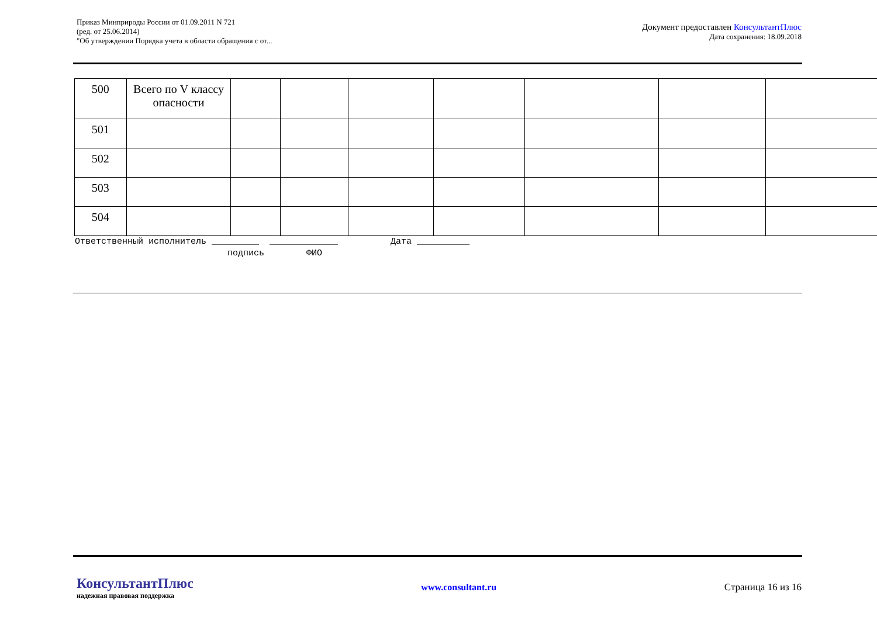Приказ Минприроды России от 01.09.2011 N 721
(ред. от 25.06.2014)
"Об утверждении Порядка учета в области обращения с от...
Документ предоставлен КонсультантПлюс
Дата сохранения: 18.09.2018
| 500 | Всего по V классу опасности | | | | | | | |
| 501 | | | | | | | | |
| 502 | | | | | | | | |
| 503 | | | | | | | | |
| 504 | | | | | | | | |
Ответственный исполнитель _________ _____________ Дата __________ подпись ФИО
КонсультантПлюс
надежная правовая поддержка
www.consultant.ru Страница 16 из 16